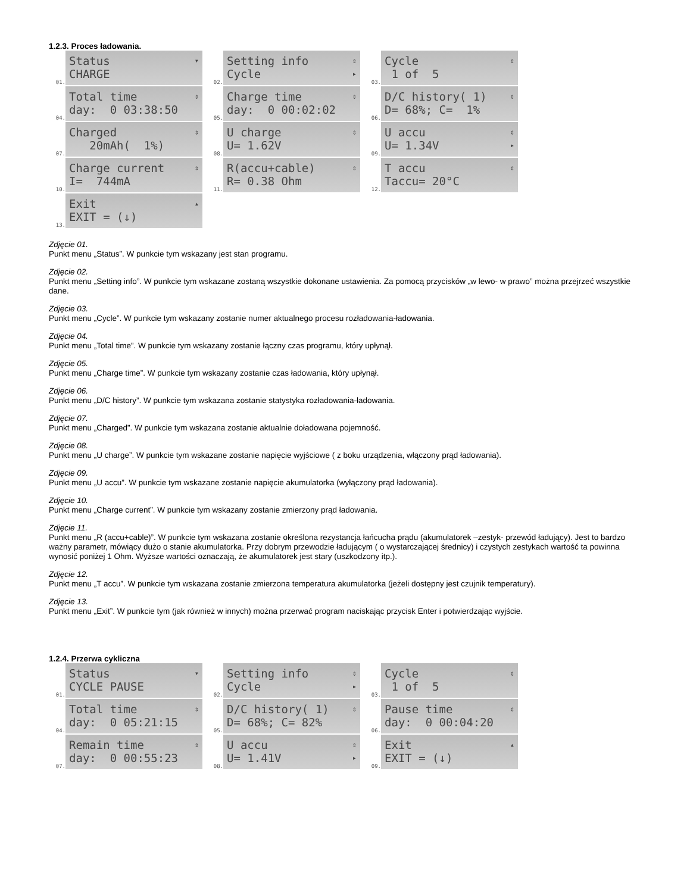1.2.3. Proces ładowania.
01.
Status CHARGE ▾
02.
Setting info Cycle ⇕ ▸
03.
Cycle 1 of 5 ⇕
04.
Total time day: 0 03:38:50 ⇕
05.
Charge time day: 0 00:02:02 ⇕
06.
D/C history( 1) D= 68%; C= 1% ⇕
07.
Charged 20mAh( 1%) ⇕
08.
U charge U= 1.62V ⇕
09.
U accu U= 1.34V ⇕ ▸
10.
Charge current I= 744mA ⇕
11.
R(accu+cable) R= 0.38 Ohm ⇕
12.
T accu Taccu= 20°C ⇕
13.
Exit EXIT = (↓) ▴
Zdjęcie 01.
Punkt menu „Status”. W punkcie tym wskazany jest stan programu.
Zdjęcie 02.
Punkt menu „Setting info”. W punkcie tym wskazane zostaną wszystkie dokonane ustawienia. Za pomocą przycisków „w lewo- w prawo” można przejrzeć wszystkie dane.
Zdjęcie 03.
Punkt menu „Cycle”. W punkcie tym wskazany zostanie numer aktualnego procesu rozładowania-ładowania.
Zdjęcie 04.
Punkt menu „Total time”. W punkcie tym wskazany zostanie łączny czas programu, który upłynął.
Zdjęcie 05.
Punkt menu „Charge time”. W punkcie tym wskazany zostanie czas ładowania, który upłynął.
Zdjęcie 06.
Punkt menu „D/C history”. W punkcie tym wskazana zostanie statystyka rozładowania-ładowania.
Zdjęcie 07.
Punkt menu „Charged”. W punkcie tym wskazana zostanie aktualnie doładowana pojemność.
Zdjęcie 08.
Punkt menu „U charge”. W punkcie tym wskazane zostanie napięcie wyjściowe ( z boku urządzenia, włączony prąd ładowania).
Zdjęcie 09.
Punkt menu „U accu”. W punkcie tym wskazane zostanie napięcie akumulatorka (wyłączony prąd ładowania).
Zdjęcie 10.
Punkt menu „Charge current”. W punkcie tym wskazany zostanie zmierzony prąd ładowania.
Zdjęcie 11.
Punkt menu „R (accu+cable)”. W punkcie tym wskazana zostanie określona rezystancja łańcucha prądu (akumulatorek –zestyk- przewód ładujący). Jest to bardzo ważny parametr, mówiący dużo o stanie akumulatorka. Przy dobrym przewodzie ładującym ( o wystarczającej średnicy) i czystych zestykach wartość ta powinna wynosić poniżej 1 Ohm. Wyższe wartości oznaczają, że akumulatorek jest stary (uszkodzony itp.).
Zdjęcie 12.
Punkt menu „T accu”. W punkcie tym wskazana zostanie zmierzona temperatura akumulatorka (jeżeli dostępny jest czujnik temperatury).
Zdjęcie 13.
Punkt menu „Exit”. W punkcie tym (jak również w innych) można przerwać program naciskając przycisk Enter i potwierdzając wyjście.
1.2.4. Przerwa cykliczna
01.
Status CYCLE PAUSE ▾
02.
Setting info Cycle ⇕ ▸
03.
Cycle 1 of 5 ⇕
04.
Total time day: 0 05:21:15 ⇕
05.
D/C history( 1) D= 68%; C= 82% ⇕
06.
Pause time day: 0 00:04:20 ⇕
07.
Remain time day: 0 00:55:23 ⇕
08.
U accu U= 1.41V ⇕ ▸
09.
Exit EXIT = (↓) ▴